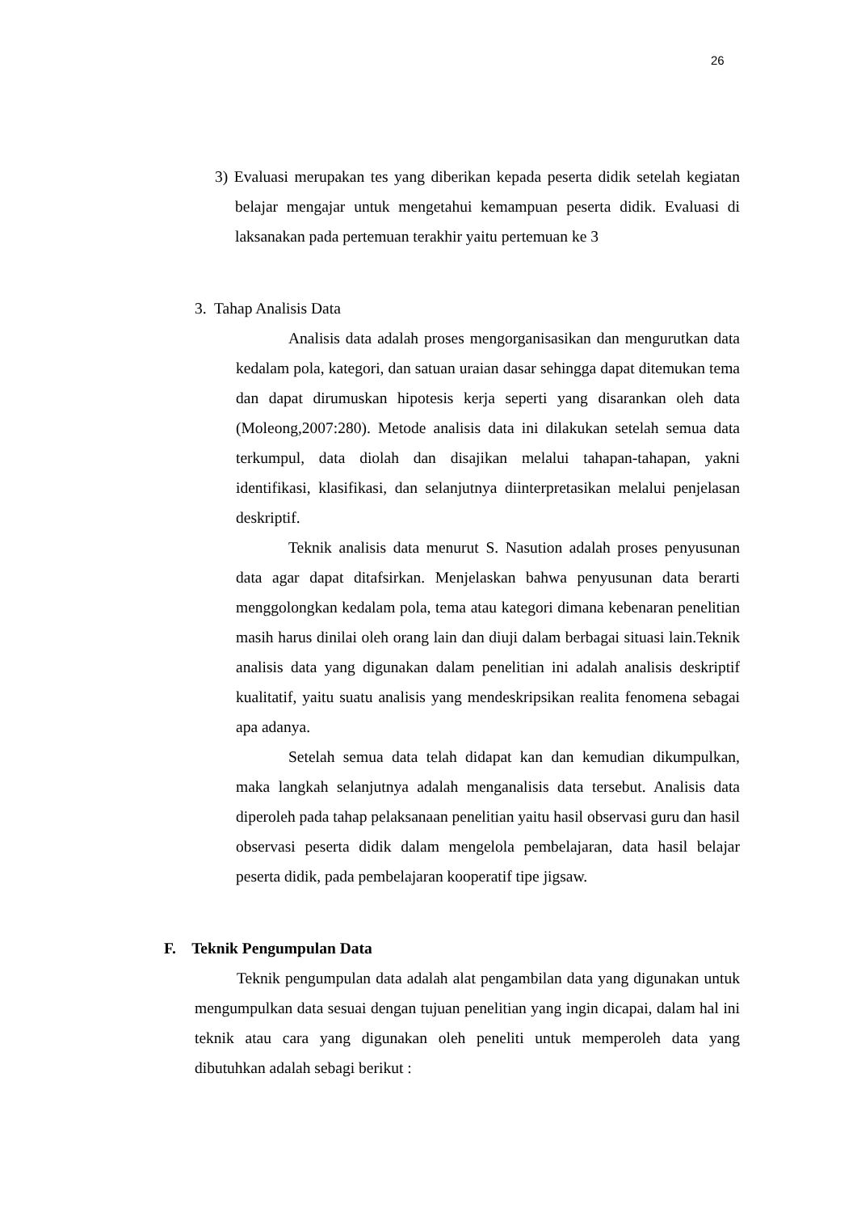26
3) Evaluasi merupakan tes yang diberikan kepada peserta didik setelah kegiatan belajar mengajar untuk mengetahui kemampuan peserta didik. Evaluasi di laksanakan pada pertemuan terakhir yaitu pertemuan ke 3
3. Tahap Analisis Data
Analisis data adalah proses mengorganisasikan dan mengurutkan data kedalam pola, kategori, dan satuan uraian dasar sehingga dapat ditemukan tema dan dapat dirumuskan hipotesis kerja seperti yang disarankan oleh data (Moleong,2007:280). Metode analisis data ini dilakukan setelah semua data terkumpul, data diolah dan disajikan melalui tahapan-tahapan, yakni identifikasi, klasifikasi, dan selanjutnya diinterpretasikan melalui penjelasan deskriptif.
Teknik analisis data menurut S. Nasution adalah proses penyusunan data agar dapat ditafsirkan. Menjelaskan bahwa penyusunan data berarti menggolongkan kedalam pola, tema atau kategori dimana kebenaran penelitian masih harus dinilai oleh orang lain dan diuji dalam berbagai situasi lain.Teknik analisis data yang digunakan dalam penelitian ini adalah analisis deskriptif kualitatif, yaitu suatu analisis yang mendeskripsikan realita fenomena sebagai apa adanya.
Setelah semua data telah didapat kan dan kemudian dikumpulkan, maka langkah selanjutnya adalah menganalisis data tersebut. Analisis data diperoleh pada tahap pelaksanaan penelitian yaitu hasil observasi guru dan hasil observasi peserta didik dalam mengelola pembelajaran, data hasil belajar peserta didik, pada pembelajaran kooperatif tipe jigsaw.
F. Teknik Pengumpulan Data
Teknik pengumpulan data adalah alat pengambilan data yang digunakan untuk mengumpulkan data sesuai dengan tujuan penelitian yang ingin dicapai, dalam hal ini teknik atau cara yang digunakan oleh peneliti untuk memperoleh data yang dibutuhkan adalah sebagi berikut :